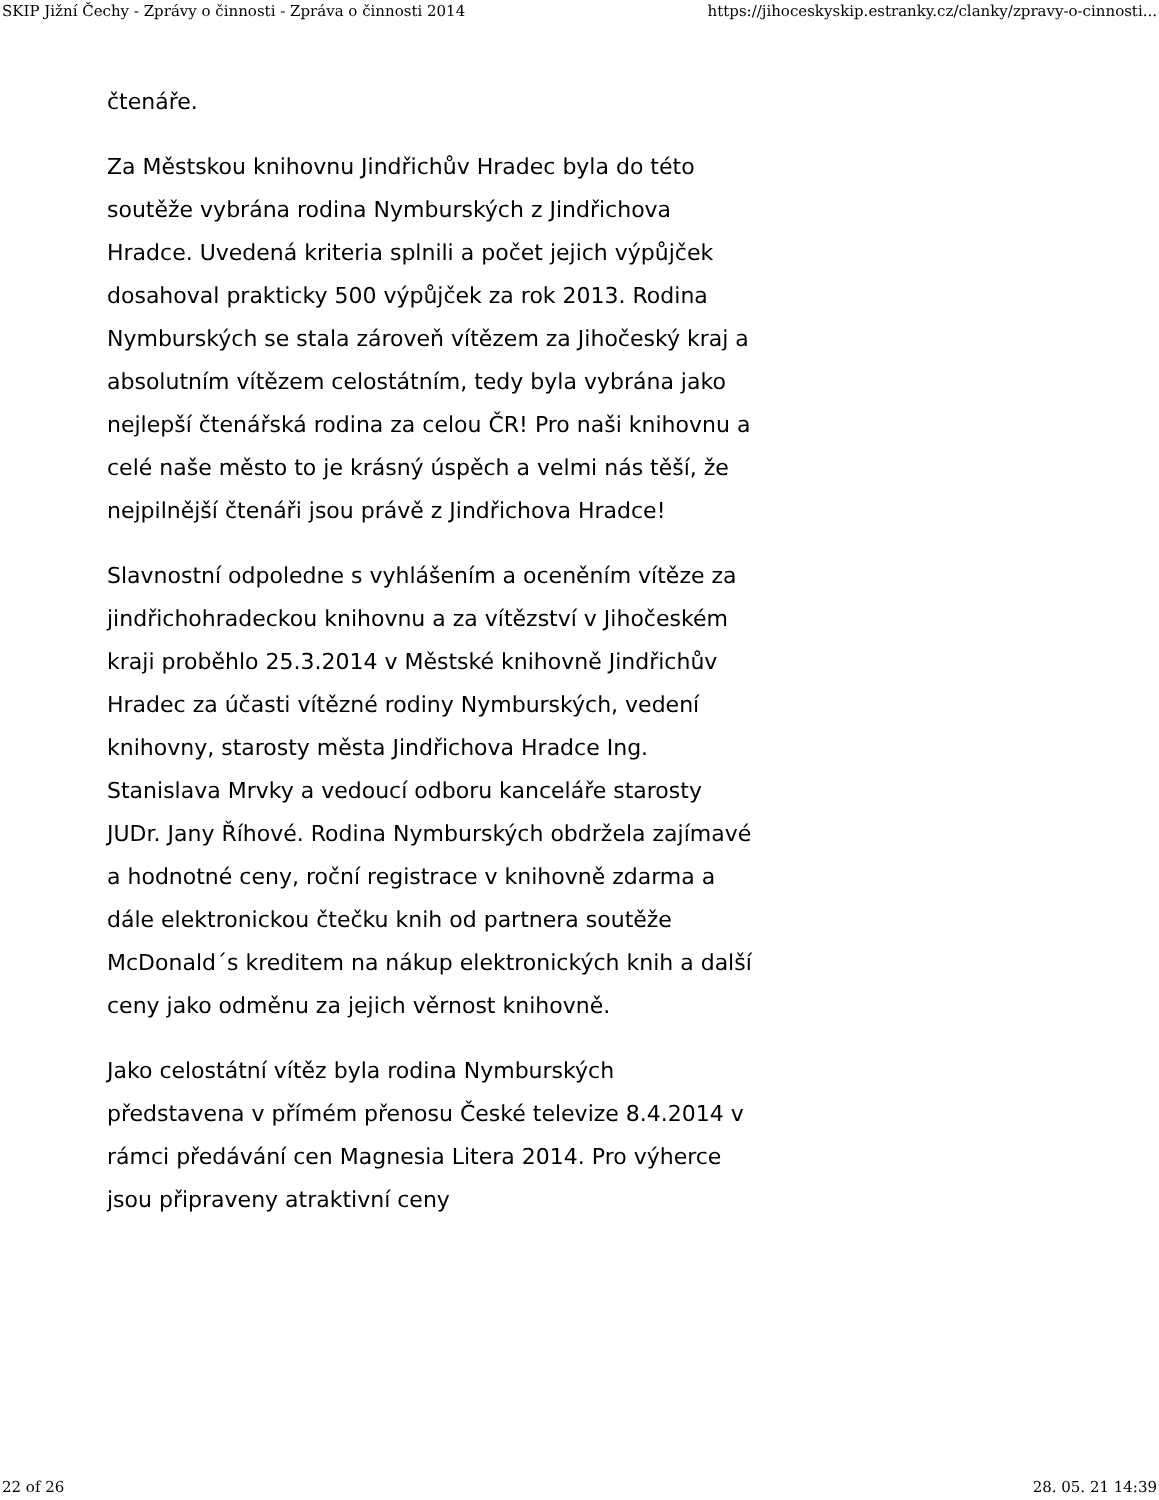SKIP Jižní Čechy - Zprávy o činnosti - Zpráva o činnosti 2014 https://jihoceskyskip.estranky.cz/clanky/zpravy-o-cinnosti...
čtenáře.
Za Městskou knihovnu Jindřichův Hradec byla do této soutěže vybrána rodina Nymburských z Jindřichova Hradce. Uvedená kriteria splnili a počet jejich výpůjček dosahoval prakticky 500 výpůjček za rok 2013. Rodina Nymburských se stala zároveň vítězem za Jihočeský kraj a absolutním vítězem celostátním, tedy byla vybrána jako nejlepší čtenářská rodina za celou ČR! Pro naši knihovnu a celé naše město to je krásný úspěch a velmi nás těší, že nejpilnější čtenáři jsou právě z Jindřichova Hradce!
Slavnostní odpoledne s vyhlášením a oceněním vítěze za jindřichohradeckou knihovnu a za vítězství v Jihočeském kraji proběhlo 25.3.2014 v Městské knihovně Jindřichův Hradec za účasti vítězné rodiny Nymburských, vedení knihovny, starosty města Jindřichova Hradce Ing. Stanislava Mrvky a vedoucí odboru kanceláře starosty JUDr. Jany Říhové. Rodina Nymburských obdržela zajímavé a hodnotné ceny, roční registrace v knihovně zdarma a dále elektronickou čtečku knih od partnera soutěže McDonald´s kreditem na nákup elektronických knih a další ceny jako odměnu za jejich věrnost knihovně.
Jako celostátní vítěz byla rodina Nymburských představena v přímém přenosu České televize 8.4.2014 v rámci předávání cen Magnesia Litera 2014. Pro výherce jsou připraveny atraktivní ceny
22 of 26 28. 05. 21 14:39